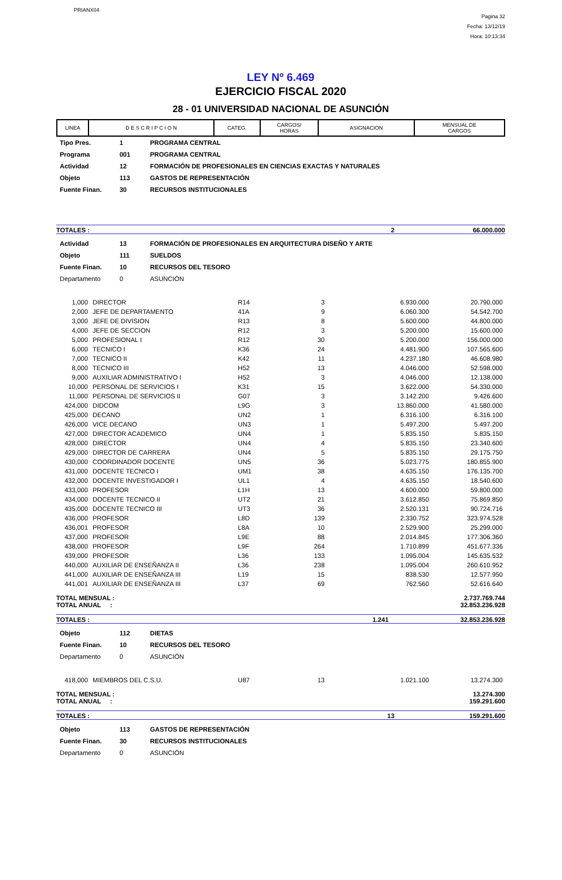PRIANX04
Pagina 32
Fecha: 13/12/19
Hora: 10:13:34
LEY Nº 6.469
EJERCICIO FISCAL 2020
28 - 01 UNIVERSIDAD NACIONAL DE ASUNCIÓN
| LINEA | D E S C R I P C I O N | CATEG. | CARGOS/ HORAS | ASIGNACION | MENSUAL DE CARGOS |
| --- | --- | --- | --- | --- | --- |
| Tipo Pres. | 1 | PROGRAMA CENTRAL |
| Programa | 001 | PROGRAMA CENTRAL |
| Actividad | 12 | FORMACIÓN DE PROFESIONALES EN CIENCIAS EXACTAS Y NATURALES |
| Objeto | 113 | GASTOS DE REPRESENTACIÓN |
| Fuente Finan. | 30 | RECURSOS INSTITUCIONALES |
TOTALES : 2 66.000.000
| Actividad | 13 | FORMACIÓN DE PROFESIONALES EN ARQUITECTURA DISEÑO Y ARTE |
| Objeto | 111 | SUELDOS |
| Fuente Finan. | 10 | RECURSOS DEL TESORO |
| Departamento | 0 | ASUNCIÓN |
| 1,000 | DIRECTOR | R14 | 3 | 6.930.000 | 20.790.000 |
| 2,000 | JEFE DE DEPARTAMENTO | 41A | 9 | 6.060.300 | 54.542.700 |
| 3,000 | JEFE DE DIVISION | R13 | 8 | 5.600.000 | 44.800.000 |
| 4,000 | JEFE DE SECCION | R12 | 3 | 5.200.000 | 15.600.000 |
| 5,000 | PROFESIONAL I | R12 | 30 | 5.200.000 | 156.000.000 |
| 6,000 | TECNICO I | K36 | 24 | 4.481.900 | 107.565.600 |
| 7,000 | TECNICO II | K42 | 11 | 4.237.180 | 46.608.980 |
| 8,000 | TECNICO III | H52 | 13 | 4.046.000 | 52.598.000 |
| 9,000 | AUXILIAR ADMINISTRATIVO I | H52 | 3 | 4.046.000 | 12.138.000 |
| 10,000 | PERSONAL DE SERVICIOS I | K31 | 15 | 3.622.000 | 54.330.000 |
| 11,000 | PERSONAL DE SERVICIOS II | G07 | 3 | 3.142.200 | 9.426.600 |
| 424,000 | DIDCOM | L9G | 3 | 13.860.000 | 41.580.000 |
| 425,000 | DECANO | UN2 | 1 | 6.316.100 | 6.316.100 |
| 426,000 | VICE DECANO | UN3 | 1 | 5.497.200 | 5.497.200 |
| 427,000 | DIRECTOR ACADEMICO | UN4 | 1 | 5.835.150 | 5.835.150 |
| 428,000 | DIRECTOR | UN4 | 4 | 5.835.150 | 23.340.600 |
| 429,000 | DIRECTOR DE CARRERA | UN4 | 5 | 5.835.150 | 29.175.750 |
| 430,000 | COORDINADOR DOCENTE | UN5 | 36 | 5.023.775 | 180.855.900 |
| 431,000 | DOCENTE TECNICO I | UM1 | 38 | 4.635.150 | 176.135.700 |
| 432,000 | DOCENTE INVESTIGADOR I | UL1 | 4 | 4.635.150 | 18.540.600 |
| 433,000 | PROFESOR | L1H | 13 | 4.600.000 | 59.800.000 |
| 434,000 | DOCENTE TECNICO II | UT2 | 21 | 3.612.850 | 75.869.850 |
| 435,000 | DOCENTE TECNICO III | UT3 | 36 | 2.520.131 | 90.724.716 |
| 436,000 | PROFESOR | L8D | 139 | 2.330.752 | 323.974.528 |
| 436,001 | PROFESOR | L8A | 10 | 2.529.900 | 25.299.000 |
| 437,000 | PROFESOR | L9E | 88 | 2.014.845 | 177.306.360 |
| 438,000 | PROFESOR | L9F | 264 | 1.710.899 | 451.677.336 |
| 439,000 | PROFESOR | L36 | 133 | 1.095.004 | 145.635.532 |
| 440,000 | AUXILIAR DE ENSEÑANZA II | L36 | 238 | 1.095.004 | 260.610.952 |
| 441,000 | AUXILIAR DE ENSEÑANZA III | L19 | 15 | 838.530 | 12.577.950 |
| 441,001 | AUXILIAR DE ENSEÑANZA III | L37 | 69 | 762.560 | 52.616.640 |
TOTAL MENSUAL :
TOTAL ANUAL : 2.737.769.744
32.853.236.928
TOTALES : 1.241 32.853.236.928
| Objeto | 112 | DIETAS |
| Fuente Finan. | 10 | RECURSOS DEL TESORO |
| Departamento | 0 | ASUNCIÓN |
| 418,000 | MIEMBROS DEL C.S.U. | U87 | 13 | 1.021.100 | 13.274.300 |
TOTAL MENSUAL :
TOTAL ANUAL : 13.274.300
159.291.600
TOTALES : 13 159.291.600
| Objeto | 113 | GASTOS DE REPRESENTACIÓN |
| Fuente Finan. | 30 | RECURSOS INSTITUCIONALES |
| Departamento | 0 | ASUNCIÓN |